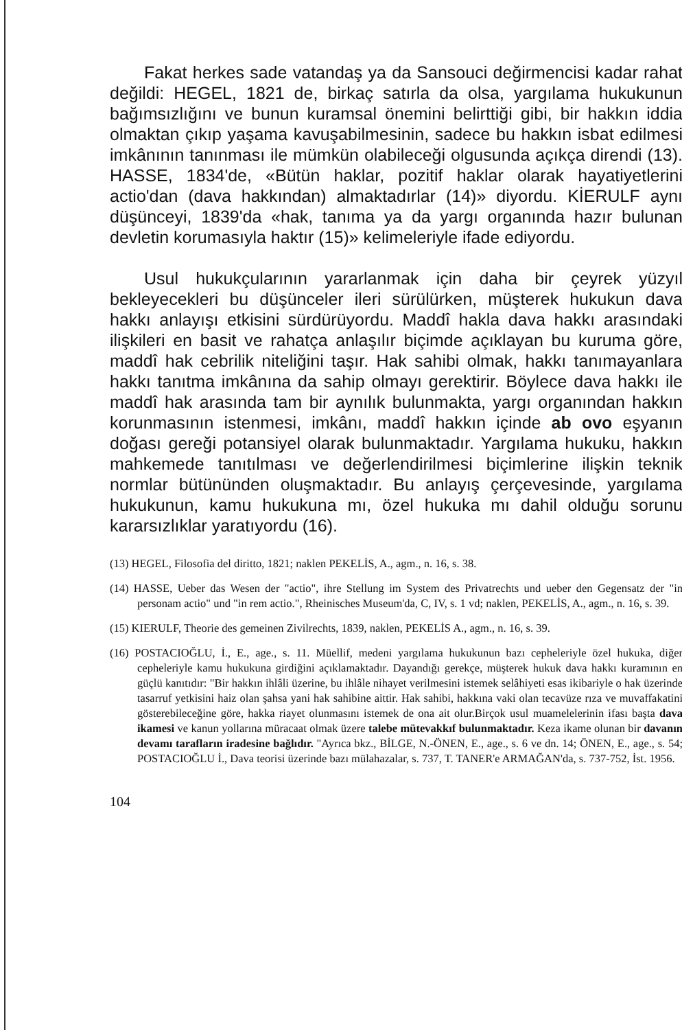Fakat herkes sade vatandaş ya da Sansouci değirmencisi kadar rahat değildi: HEGEL, 1821 de, birkaç satırla da olsa, yargılama hukukunun bağımsızlığını ve bunun kuramsal önemini belirttiği gibi, bir hakkın iddia olmaktan çıkıp yaşama kavuşabilmesinin, sadece bu hakkın isbat edilmesi imkânının tanınması ile mümkün olabileceği olgusunda açıkça direndi (13). HASSE, 1834'de, «Bütün haklar, pozitif haklar olarak hayatiyetlerini actio'dan (dava hakkından) almaktadırlar (14)» diyordu. KİERULF aynı düşünceyi, 1839'da «hak, tanıma ya da yargı organında hazır bulunan devletin korumasıyla haktır (15)» kelimeleriyle ifade ediyordu.
Usul hukukçularının yararlanmak için daha bir çeyrek yüzyıl bekleyecekleri bu düşünceler ileri sürülürken, müşterek hukukun dava hakkı anlayışı etkisini sürdürüyordu. Maddî hakla dava hakkı arasındaki ilişkileri en basit ve rahatça anlaşılır biçimde açıklayan bu kuruma göre, maddî hak cebrilik niteliğini taşır. Hak sahibi olmak, hakkı tanımayanlara hakkı tanıtma imkânına da sahip olmayı gerektirir. Böylece dava hakkı ile maddî hak arasında tam bir aynılık bulunmakta, yargı organından hakkın korunmasının istenmesi, imkânı, maddî hakkın içinde ab ovo eşyanın doğası gereği potansiyel olarak bulunmaktadır. Yargılama hukuku, hakkın mahkemede tanıtılması ve değerlendirilmesi biçimlerine ilişkin teknik normlar bütününden oluşmaktadır. Bu anlayış çerçevesinde, yargılama hukukunun, kamu hukukuna mı, özel hukuka mı dahil olduğu sorunu kararsızlıklar yaratıyordu (16).
(13) HEGEL, Filosofia del diritto, 1821; naklen PEKELİS, A., agm., n. 16, s. 38.
(14) HASSE, Ueber das Wesen der "actio", ihre Stellung im System des Privatrechts und ueber den Gegensatz der "in personam actio" und "in rem actio.", Rheinisches Museum'da, C, IV, s. 1 vd; naklen, PEKELİS, A., agm., n. 16, s. 39.
(15) KIERULF, Theorie des gemeinen Zivilrechts, 1839, naklen, PEKELİS A., agm., n. 16, s. 39.
(16) POSTACIOĞLU, İ., E., age., s. 11. Müellif, medeni yargılama hukukunun bazı cepheleriyle özel hukuka, diğer cepheleriyle kamu hukukuna girdiğini açıklamaktadır. Dayandığı gerekçe, müşterek hukuk dava hakkı kuramının en güçlü kanıtıdır: "Bir hakkın ihlâli üzerine, bu ihlâle nihayet verilmesini istemek selâhiyeti esas ikibariyle o hak üzerinde tasarruf yetkisini haiz olan şahsa yani hak sahibine aittir. Hak sahibi, hakkına vaki olan tecavüze rıza ve muvaffakatini gösterebileceğine göre, hakka riayet olunmasını istemek de ona ait olur.Birçok usul muamelelerinin ifası başta dava ikamesi ve kanun yollarına müracaat olmak üzere talebe mütevakkıf bulunmaktadır. Keza ikame olunan bir davanın devamı tarafların iradesine bağlıdır. "Ayrıca bkz., BİLGE, N.-ÖNEN, E., age., s. 6 ve dn. 14; ÖNEN, E., age., s. 54; POSTACIOĞLU İ., Dava teorisi üzerinde bazı mülahazalar, s. 737, T. TANER'e ARMAĞAN'da, s. 737-752, İst. 1956.
104